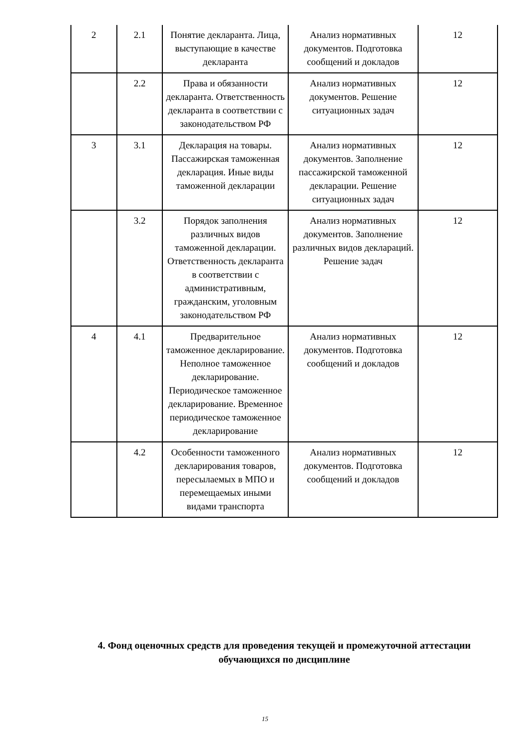| 2 | 2.1 | Понятие декларанта. Лица, выступающие в качестве декларанта | Анализ нормативных документов. Подготовка сообщений и докладов | 12 |
| | 2.2 | Права и обязанности декларанта. Ответственность декларанта в соответствии с законодательством РФ | Анализ нормативных документов. Решение ситуационных задач | 12 |
| 3 | 3.1 | Декларация на товары. Пассажирская таможенная декларация. Иные виды таможенной декларации | Анализ нормативных документов. Заполнение пассажирской таможенной декларации. Решение ситуационных задач | 12 |
| | 3.2 | Порядок заполнения различных видов таможенной декларации. Ответственность декларанта в соответствии с административным, гражданским, уголовным законодательством РФ | Анализ нормативных документов. Заполнение различных видов деклараций. Решение задач | 12 |
| 4 | 4.1 | Предварительное таможенное декларирование. Неполное таможенное декларирование. Периодическое таможенное декларирование. Временное периодическое таможенное декларирование | Анализ нормативных документов. Подготовка сообщений и докладов | 12 |
| | 4.2 | Особенности таможенного декларирования товаров, пересылаемых в МПО и перемещаемых иными видами транспорта | Анализ нормативных документов. Подготовка сообщений и докладов | 12 |
4. Фонд оценочных средств для проведения текущей и промежуточной аттестации обучающихся по дисциплине
15